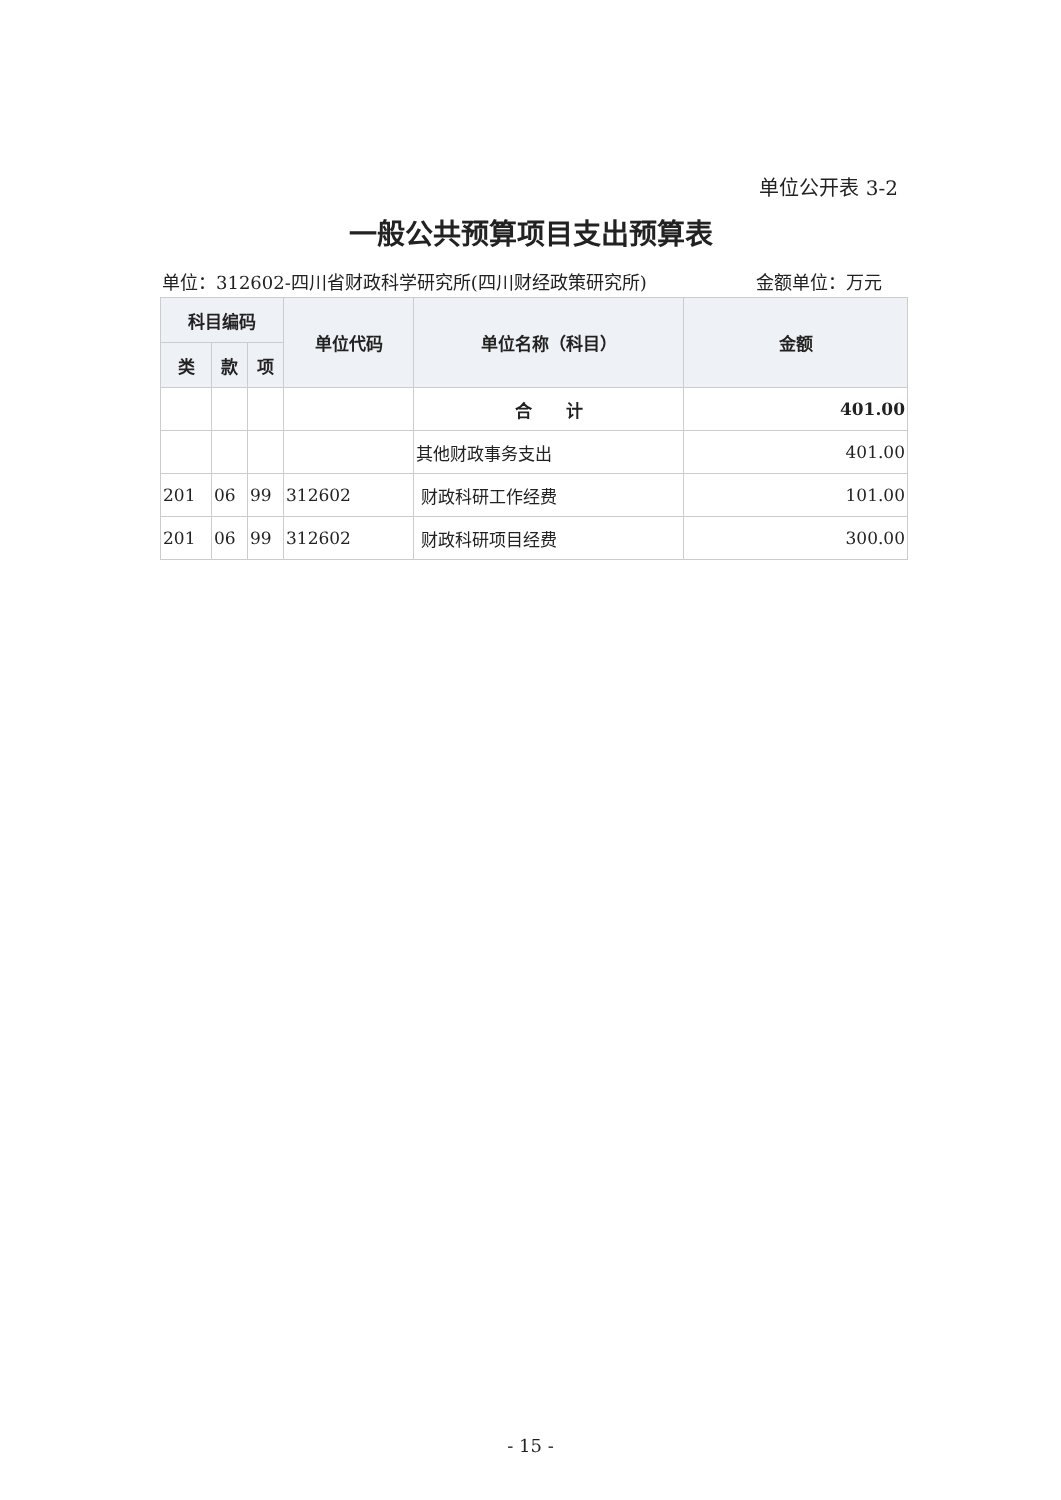单位公开表 3-2
一般公共预算项目支出预算表
单位：312602-四川省财政科学研究所(四川财经政策研究所) 金额单位：万元
| 科目编码 | | | 单位代码 | 单位名称（科目） | 金额 |
| --- | --- | --- | --- | --- | --- |
| 类 | 款 | 项 | | | |
| | | | | 合 计 | 401.00 |
| | | | | 其他财政事务支出 | 401.00 |
| 201 | 06 | 99 | 312602 | 财政科研工作经费 | 101.00 |
| 201 | 06 | 99 | 312602 | 财政科研项目经费 | 300.00 |
- 15 -